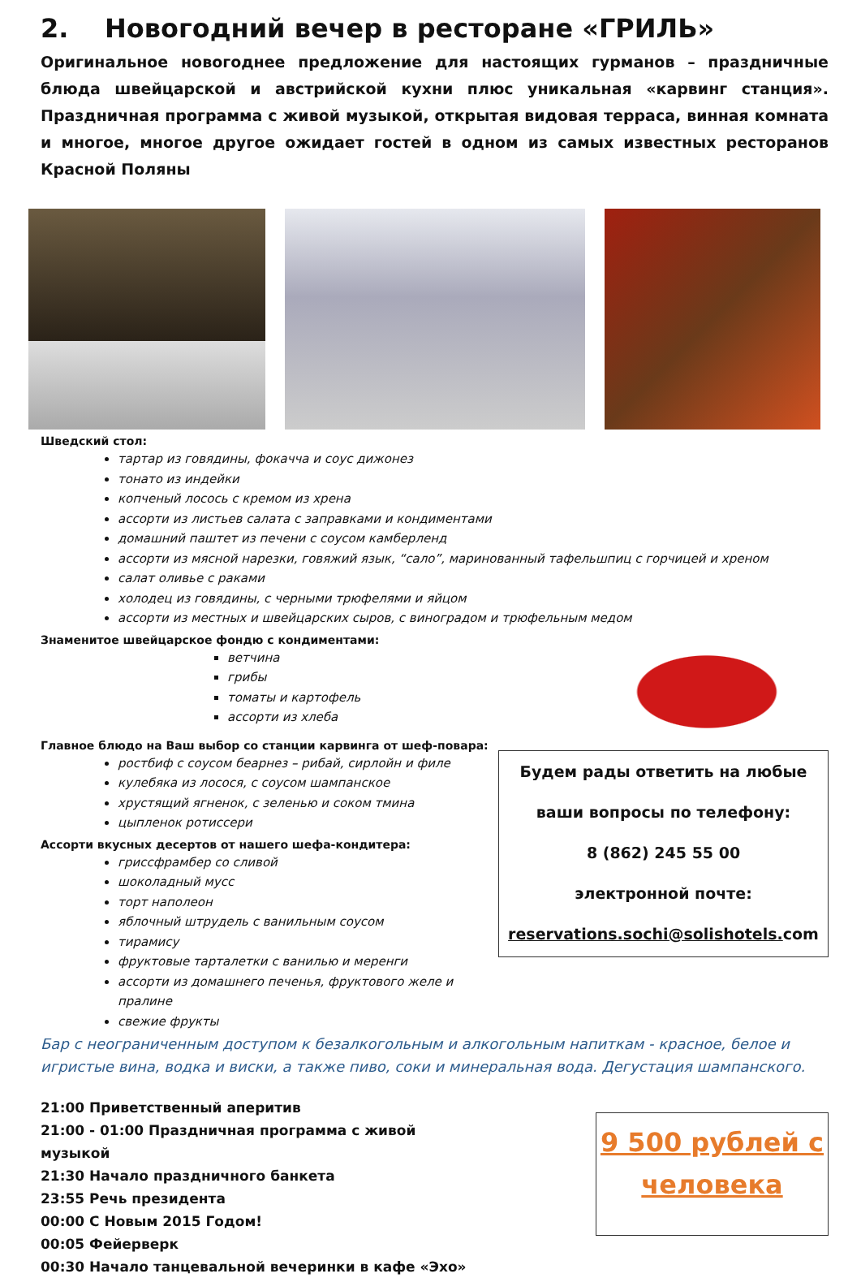2. Новогодний вечер в ресторане «ГРИЛЬ»
Оригинальное новогоднее предложение для настоящих гурманов – праздничные блюда швейцарской и австрийской кухни плюс уникальная «карвинг станция». Праздничная программа с живой музыкой, открытая видовая терраса, винная комната и многое, многое другое ожидает гостей в одном из самых известных ресторанов Красной Поляны
Шведский стол:
тартар из говядины, фокачча и соус дижонез
тонато из индейки
копченый лосось с кремом из хрена
ассорти из листьев салата с заправками и кондиментами
домашний паштет из печени с соусом камберленд
ассорти из мясной нарезки, говяжий язык, “сало”, маринованный тафельшпиц с горчицей и хреном
салат оливье с раками
холодец из говядины, с черными трюфелями и яйцом
ассорти из местных и швейцарских сыров, с виноградом и трюфельным медом
Знаменитое швейцарское фондю с кондиментами:
ветчина
грибы
томаты и картофель
ассорти из хлеба
Главное блюдо на Ваш выбор со станции карвинга от шеф-повара:
ростбиф с соусом беарнез – рибай, сирлойн и филе
кулебяка из лосося, с соусом шампанское
хрустящий ягненок, с зеленью и соком тмина
цыпленок ротиссери
Ассорти вкусных десертов от нашего шефа-кондитера:
гриссфрамбер со сливой
шоколадный мусс
торт наполеон
яблочный штрудель с ванильным соусом
тирамису
фруктовые тарталетки с ванилью и меренги
ассорти из домашнего печенья, фруктового желе и пралине
свежие фрукты
Будем рады ответить на любые
ваши вопросы по телефону:
8 (862) 245 55 00
электронной почте:
reservations.sochi@solishotels. com
Бар с неограниченным доступом к безалкогольным и алкогольным напиткам - красное, белое и игристые вина, водка и виски, а также пиво, соки и минеральная вода. Дегустация шампанского.
21:00 Приветственный аперитив
21:00 - 01:00 Праздничная программа с живой музыкой
21:30 Начало праздничного банкета
23:55 Речь президента
00:00 С Новым 2015 Годом!
00:05 Фейерверк
00:30 Начало танцевальной вечеринки в кафе «Эхо»
9 500 рублей с человека